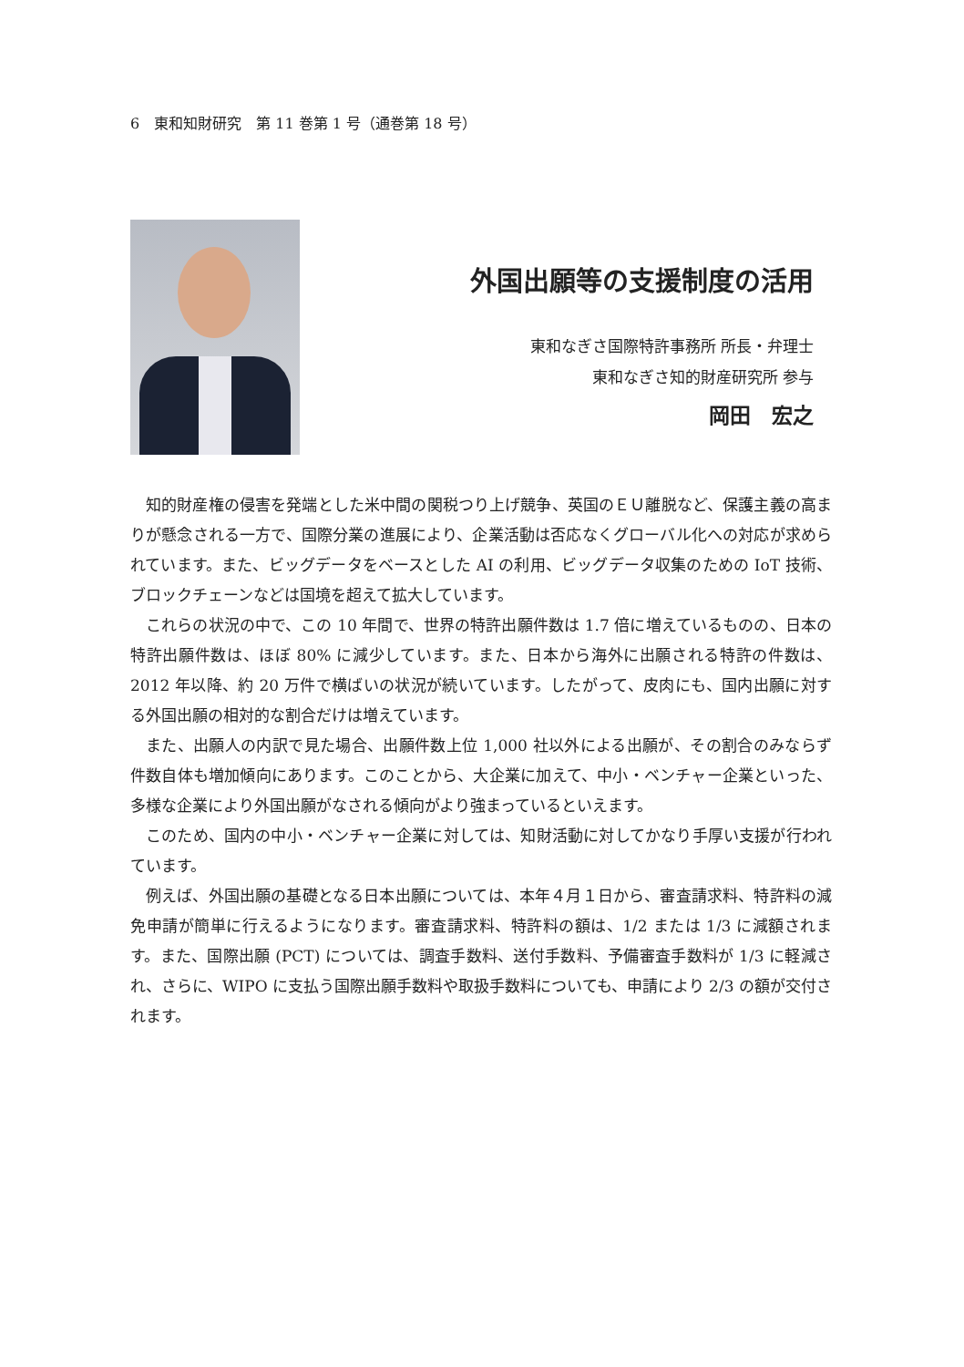6　東和知財研究　第 11 巻第 1 号（通巻第 18 号）
外国出願等の支援制度の活用
東和なぎさ国際特許事務所 所長・弁理士
東和なぎさ知的財産研究所 参与
岡田　宏之
知的財産権の侵害を発端とした米中間の関税つり上げ競争、英国のＥＵ離脱など、保護主義の高まりが懸念される一方で、国際分業の進展により、企業活動は否応なくグローバル化への対応が求められています。また、ビッグデータをベースとした AI の利用、ビッグデータ収集のための IoT 技術、ブロックチェーンなどは国境を超えて拡大しています。
これらの状況の中で、この 10 年間で、世界の特許出願件数は 1.7 倍に増えているものの、日本の特許出願件数は、ほぼ 80% に減少しています。また、日本から海外に出願される特許の件数は、2012 年以降、約 20 万件で横ばいの状況が続いています。したがって、皮肉にも、国内出願に対する外国出願の相対的な割合だけは増えています。
また、出願人の内訳で見た場合、出願件数上位 1,000 社以外による出願が、その割合のみならず件数自体も増加傾向にあります。このことから、大企業に加えて、中小・ベンチャー企業といった、多様な企業により外国出願がなされる傾向がより強まっているといえます。
このため、国内の中小・ベンチャー企業に対しては、知財活動に対してかなり手厚い支援が行われています。
例えば、外国出願の基礎となる日本出願については、本年４月１日から、審査請求料、特許料の減免申請が簡単に行えるようになります。審査請求料、特許料の額は、1/2 または 1/3 に減額されます。また、国際出願 (PCT) については、調査手数料、送付手数料、予備審査手数料が 1/3 に軽減され、さらに、WIPO に支払う国際出願手数料や取扱手数料についても、申請により 2/3 の額が交付されます。